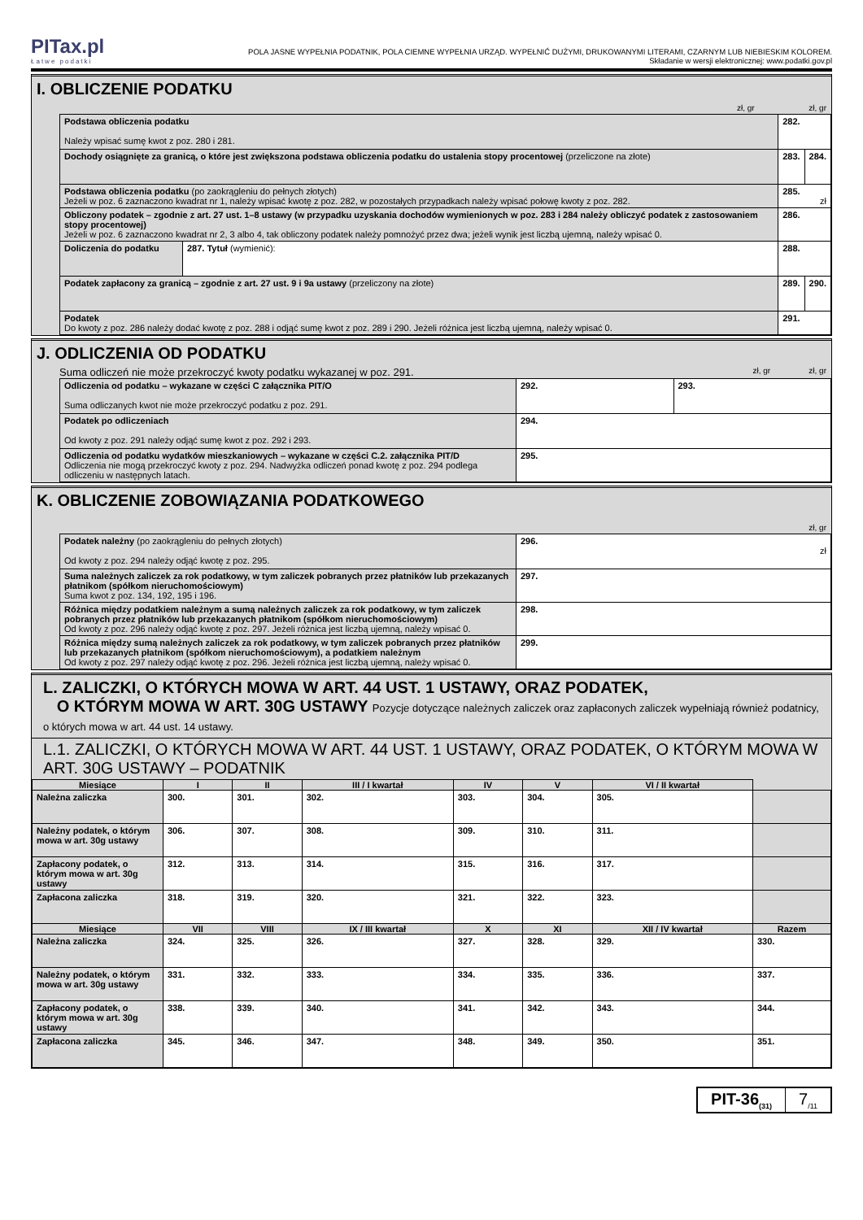PITax.pl
Łatwe podatki
POLA JASNE WYPEŁNIA PODATNIK, POLA CIEMNE WYPEŁNIA URZĄD. WYPEŁNIĆ DUŻYMI, DRUKOWANYMI LITERAMI, CZARNYM LUB NIEBIESKIM KOLOREM.
Składanie w wersji elektronicznej: www.podatki.gov.pl
I. OBLICZENIE PODATKU
zł, gr zł, gr
| Podstawa obliczenia podatku Należy wpisać sumę kwot z poz. 280 i 281. | | 282. | |
| Dochody osiągnięte za granicą, o które jest zwiększona podstawa obliczenia podatku do ustalenia stopy procentowej (przeliczone na złote) | | 283. | 284. |
| Podstawa obliczenia podatku (po zaokrągleniu do pełnych złotych) Jeżeli w poz. 6 zaznaczono kwadrat nr 1, należy wpisać kwotę z poz. 282, w pozostałych przypadkach należy wpisać połowę kwoty z poz. 282. | | 285. zł | |
| Obliczony podatek – zgodnie z art. 27 ust. 1–8 ustawy (w przypadku uzyskania dochodów wymienionych w poz. 283 i 284 należy obliczyć podatek z zastosowaniem stopy procentowej) Jeżeli w poz. 6 zaznaczono kwadrat nr 2, 3 albo 4, tak obliczony podatek należy pomnożyć przez dwa; jeżeli wynik jest liczbą ujemną, należy wpisać 0. | | 286. | |
| Doliczenia do podatku | 287. Tytuł (wymienić): | 288. | |
| Podatek zapłacony za granicą – zgodnie z art. 27 ust. 9 i 9a ustawy (przeliczony na złote) | | 289. | 290. |
| Podatek Do kwoty z poz. 286 należy dodać kwotę z poz. 288 i odjąć sumę kwot z poz. 289 i 290. Jeżeli różnica jest liczbą ujemną, należy wpisać 0. | | 291. | |
J. ODLICZENIA OD PODATKU
Suma odliczeń nie może przekroczyć kwoty podatku wykazanej w poz. 291. zł, gr zł, gr
| Odliczenia od podatku – wykazane w części C załącznika PIT/O Suma odliczanych kwot nie może przekroczyć podatku z poz. 291. | 292. | 293. |
| Podatek po odliczeniach Od kwoty z poz. 291 należy odjąć sumę kwot z poz. 292 i 293. | 294. | |
| Odliczenia od podatku wydatków mieszkaniowych – wykazane w części C.2. załącznika PIT/D Odliczenia nie mogą przekroczyć kwoty z poz. 294. Nadwyżka odliczeń ponad kwotę z poz. 294 podlega odliczeniu w następnych latach. | 295. | |
K. OBLICZENIE ZOBOWIĄZANIA PODATKOWEGO
zł, gr
| Podatek należny (po zaokrągleniu do pełnych złotych) Od kwoty z poz. 294 należy odjąć kwotę z poz. 295. | 296. zł |
| Suma należnych zaliczek za rok podatkowy, w tym zaliczek pobranych przez płatników lub przekazanych płatnikom (spółkom nieruchomościowym) Suma kwot z poz. 134, 192, 195 i 196. | 297. |
| Różnica między podatkiem należnym a sumą należnych zaliczek za rok podatkowy, w tym zaliczek pobranych przez płatników lub przekazanych płatnikom (spółkom nieruchomościowym) Od kwoty z poz. 296 należy odjąć kwotę z poz. 297. Jeżeli różnica jest liczbą ujemną, należy wpisać 0. | 298. |
| Różnica między sumą należnych zaliczek za rok podatkowy, w tym zaliczek pobranych przez płatników lub przekazanych płatnikom (spółkom nieruchomościowym), a podatkiem należnym Od kwoty z poz. 297 należy odjąć kwotę z poz. 296. Jeżeli różnica jest liczbą ujemną, należy wpisać 0. | 299. |
L. ZALICZKI, O KTÓRYCH MOWA W ART. 44 UST. 1 USTAWY, ORAZ PODATEK,
O KTÓRYM MOWA W ART. 30G USTAWY Pozycje dotyczące należnych zaliczek oraz zapłaconych zaliczek wypełniają również podatnicy, o których mowa w art. 44 ust. 14 ustawy.
L.1. ZALICZKI, O KTÓRYCH MOWA W ART. 44 UST. 1 USTAWY, ORAZ PODATEK, O KTÓRYM MOWA W ART. 30G USTAWY – PODATNIK
| Miesiące | I | II | III / I kwartał | IV | V | VI / II kwartał | |
| --- | --- | --- | --- | --- | --- | --- | --- |
| Należna zaliczka | 300. | 301. | 302. | 303. | 304. | 305. | |
| Należny podatek, o którym mowa w art. 30g ustawy | 306. | 307. | 308. | 309. | 310. | 311. | |
| Zapłacony podatek, o którym mowa w art. 30g ustawy | 312. | 313. | 314. | 315. | 316. | 317. | |
| Zapłacona zaliczka | 318. | 319. | 320. | 321. | 322. | 323. | |
| Miesiące | VII | VIII | IX / III kwartał | X | XI | XII / IV kwartał | Razem |
| Należna zaliczka | 324. | 325. | 326. | 327. | 328. | 329. | 330. |
| Należny podatek, o którym mowa w art. 30g ustawy | 331. | 332. | 333. | 334. | 335. | 336. | 337. |
| Zapłacony podatek, o którym mowa w art. 30g ustawy | 338. | 339. | 340. | 341. | 342. | 343. | 344. |
| Zapłacona zaliczka | 345. | 346. | 347. | 348. | 349. | 350. | 351. |
PIT-36<sub>(31)</sub>
7<sub>/11</sub>